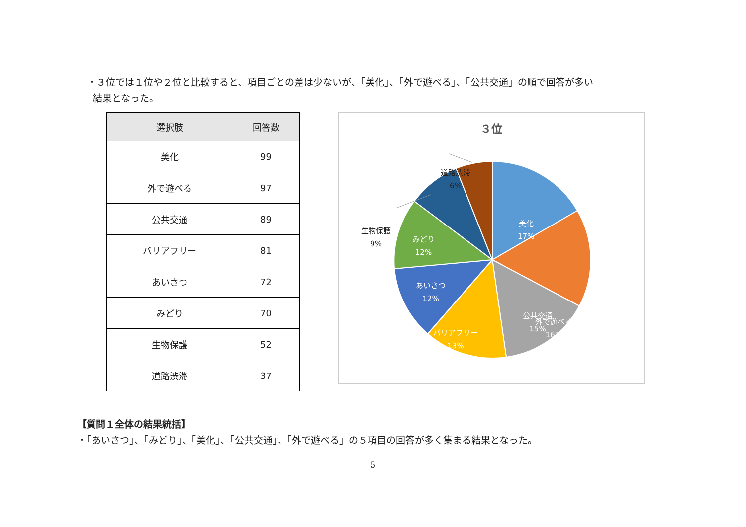・３位では１位や２位と比較すると、項目ごとの差は少ないが、「美化」、「外で遊べる」、「公共交通」の順で回答が多い
結果となった。
| 選択肢 | 回答数 |
| --- | --- |
| 美化 | 99 |
| 外で遊べる | 97 |
| 公共交通 | 89 |
| バリアフリー | 81 |
| あいさつ | 72 |
| みどり | 70 |
| 生物保護 | 52 |
| 道路渋滞 | 37 |
３位
道路渋滞
6%
生物保護
9%
美化
17%
外で遊べる
16%
公共交通
15%
バリアフリー
13%
あいさつ
12%
みどり
12%
【質問１全体の結果統括】
・「あいさつ」、「みどり」、「美化」、「公共交通」、「外で遊べる」の５項目の回答が多く集まる結果となった。
5